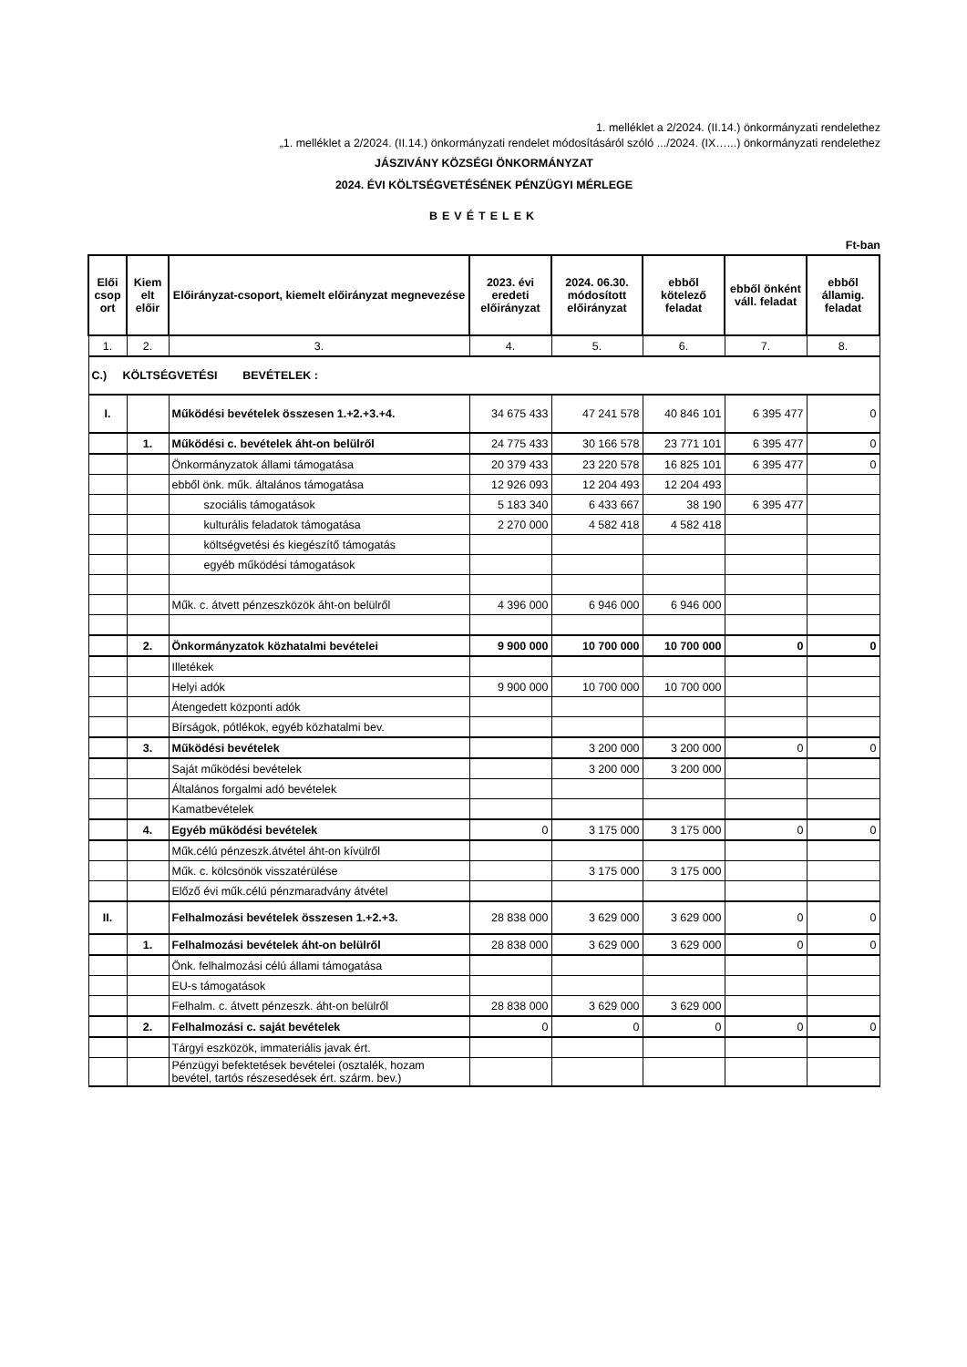1. melléklet a 2/2024. (II.14.) önkormányzati rendelethez
„1. melléklet a 2/2024. (II.14.) önkormányzati rendelet módosításáról szóló .../2024. (IX…...) önkormányzati rendelethez
JÁSZIVÁNY KÖZSÉGI ÖNKORMÁNYZAT
2024. ÉVI KÖLTSÉGVETÉSÉNEK PÉNZÜGYI MÉRLEGE
BEVÉTELEK
Ft-ban
| Elői csop ort | Kiem elt előir | Előirányzat-csoport, kiemelt előirányzat megnevezése | 2023. évi eredeti előirányzat | 2024. 06.30. módosított előirányzat | ebből kötelező feladat | ebből önként váll. feladat | ebből államig. feladat |
| --- | --- | --- | --- | --- | --- | --- | --- |
| 1. | 2. | 3. | 4. | 5. | 6. | 7. | 8. |
| C.) KÖLTSÉGVETÉSI BEVÉTELEK : | | | | | | | |
| I. | | Működési bevételek összesen 1.+2.+3.+4. | 34 675 433 | 47 241 578 | 40 846 101 | 6 395 477 | 0 |
| | 1. | Működési c. bevételek áht-on belülről | 24 775 433 | 30 166 578 | 23 771 101 | 6 395 477 | 0 |
| | | Önkormányzatok állami támogatása | 20 379 433 | 23 220 578 | 16 825 101 | 6 395 477 | 0 |
| | | ebből önk. műk. általános támogatása | 12 926 093 | 12 204 493 | 12 204 493 | | |
| | | szociális támogatások | 5 183 340 | 6 433 667 | 38 190 | 6 395 477 | |
| | | kulturális feladatok támogatása | 2 270 000 | 4 582 418 | 4 582 418 | | |
| | | költségvetési és kiegészítő támogatás | | | | | |
| | | egyéb működési támogatások | | | | | |
| | | Műk. c. átvett pénzeszközök áht-on belülről | 4 396 000 | 6 946 000 | 6 946 000 | | |
| | 2. | Önkormányzatok közhatalmi bevételei | 9 900 000 | 10 700 000 | 10 700 000 | 0 | 0 |
| | | Illetékek | | | | | |
| | | Helyi adók | 9 900 000 | 10 700 000 | 10 700 000 | | |
| | | Átengedett központi adók | | | | | |
| | | Bírságok, pótlékok, egyéb közhatalmi bev. | | | | | |
| | 3. | Működési bevételek | | 3 200 000 | 3 200 000 | 0 | 0 |
| | | Saját működési bevételek | | 3 200 000 | 3 200 000 | | |
| | | Általános forgalmi adó bevételek | | | | | |
| | | Kamatbevételek | | | | | |
| | 4. | Egyéb működési bevételek | 0 | 3 175 000 | 3 175 000 | 0 | 0 |
| | | Műk.célú pénzeszk.átvétel áht-on kívülről | | | | | |
| | | Műk. c. kölcsönök visszatérülése | | 3 175 000 | 3 175 000 | | |
| | | Előző évi műk.célú pénzmaradvány átvétel | | | | | |
| II. | | Felhalmozási bevételek összesen 1.+2.+3. | 28 838 000 | 3 629 000 | 3 629 000 | 0 | 0 |
| | 1. | Felhalmozási bevételek áht-on belülről | 28 838 000 | 3 629 000 | 3 629 000 | 0 | 0 |
| | | Önk. felhalmozási célú állami támogatása | | | | | |
| | | EU-s támogatások | | | | | |
| | | Felhalm. c. átvett pénzeszk. áht-on belülről | 28 838 000 | 3 629 000 | 3 629 000 | | |
| | 2. | Felhalmozási c. saját bevételek | 0 | 0 | 0 | 0 | 0 |
| | | Tárgyi eszközök, immateriális javak ért. | | | | | |
| | | Pénzügyi befektetések bevételei (osztalék, hozam bevétel, tartós részesedések ért. szárm. bev.) | | | | | |